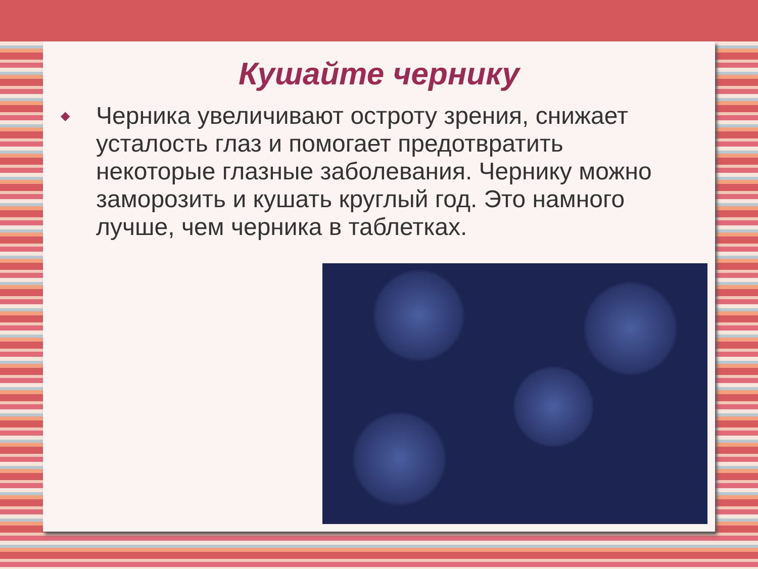Кушайте чернику
◆ Черника увеличивают остроту зрения, снижает усталость глаз и помогает предотвратить некоторые глазные заболевания. Чернику можно заморозить и кушать круглый год. Это намного лучше, чем черника в таблетках.